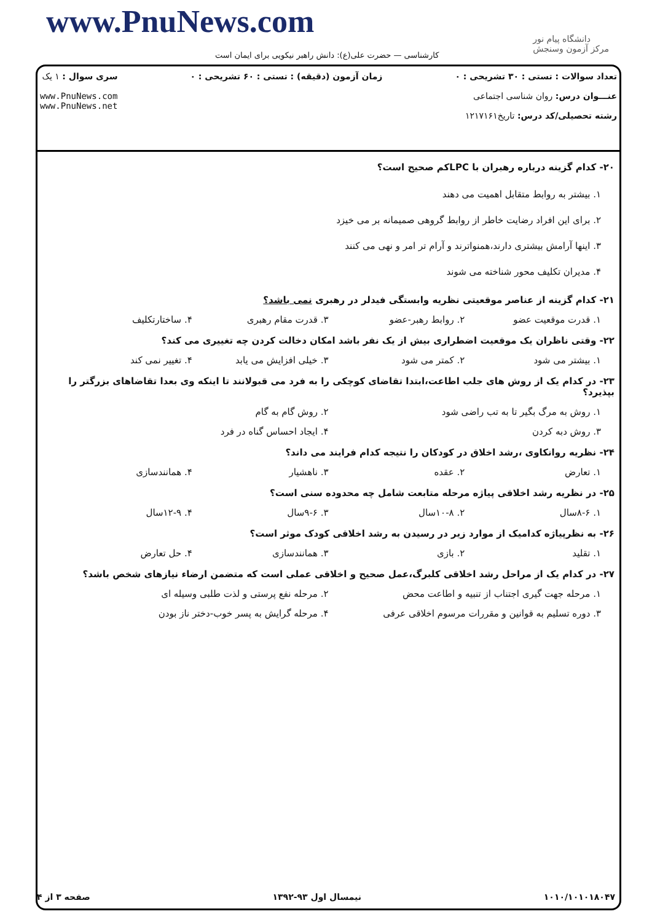www.PnuNews.com
کارشناسی — حضرت علی(ع): دانش راهبر نیکویی برای ایمان است
دانشگاه پیام نور
مرکز آزمون وسنجش
تعداد سوالات : تستی : ۳۰ تشریحی : ۰
عنـــوان درس: روان شناسی اجتماعی
رشته تحصیلی/کد درس: تاریخ۱۲۱۷۱۶۱
زمان آزمون (دقیقه) : تستی : ۶۰ تشریحی : ۰
سری سوال : ۱ یک
www.PnuNews.com
www.PnuNews.net
۲۰- کدام گزینه درباره رهبران با LPCکم صحیح است؟
۱. بیشتر به روابط متقابل اهمیت می دهند
۲. برای این افراد رضایت خاطر از روابط گروهی صمیمانه بر می خیزد
۳. اینها آرامش بیشتری دارند،همنواترند و آرام تر امر و نهی می کنند
۴. مدیران تکلیف محور شناخته می شوند
۲۱- کدام گزینه از عناصر موقعیتی نظریه وابستگی فیدلر در رهبری نمی باشد؟
۱. قدرت موقعیت عضو ۲. روابط رهبر-عضو ۳. قدرت مقام رهبری ۴. ساختارتکلیف
۲۲- وقتی ناظران یک موقعیت اضطراری بیش از یک نفر باشد امکان دخالت کردن چه تغییری می کند؟
۱. بیشتر می شود ۲. کمتر می شود ۳. خیلی افزایش می یابد ۴. تغییر نمی کند
۲۳- در کدام یک از روش های جلب اطاعت،ابتدا تقاضای کوچکی را به فرد می قبولانند تا اینکه وی بعدا تقاضاهای بزرگتر را بپذیرد؟
۱. روش به مرگ بگیر تا به تب راضی شود
۲. روش گام به گام
۳. روش دبه کردن ۴. ایجاد احساس گناه در فرد
۲۴- نظریه روانکاوی ،رشد اخلاق در کودکان را نتیجه کدام فرایند می داند؟
۱. تعارض ۲. عقده ۳. ناهشیار ۴. همانندسازی
۲۵- در نظریه رشد اخلاقی پیاژه مرحله متابعت شامل چه محدوده سنی است؟
۱. ۸-۶سال ۲. ۱۰-۸سال ۳. ۹-۶سال ۴. ۱۲-۹سال
۲۶- به نظرپیاژه کدامیک از موارد زیر در رسیدن به رشد اخلاقی کودک موثر است؟
۱. تقلید ۲. بازی ۳. همانندسازی ۴. حل تعارض
۲۷- در کدام یک از مراحل رشد اخلاقی کلبرگ،عمل صحیح و اخلاقی عملی است که متضمن ارضاء نیازهای شخص باشد؟
۱. مرحله جهت گیری اجتناب از تنبیه و اطاعت محض
۲. مرحله نفع پرستی و لذت طلبی وسیله ای
۳. دوره تسلیم به قوانین و مقررات مرسوم اخلاقی عرفی
۴. مرحله گرایش به پسر خوب-دختر ناز بودن
۱۰۱۰/۱۰۱۰۱۸۰۴۷ نیمسال اول ۹۳-۱۳۹۲ صفحه ۳ از ۴